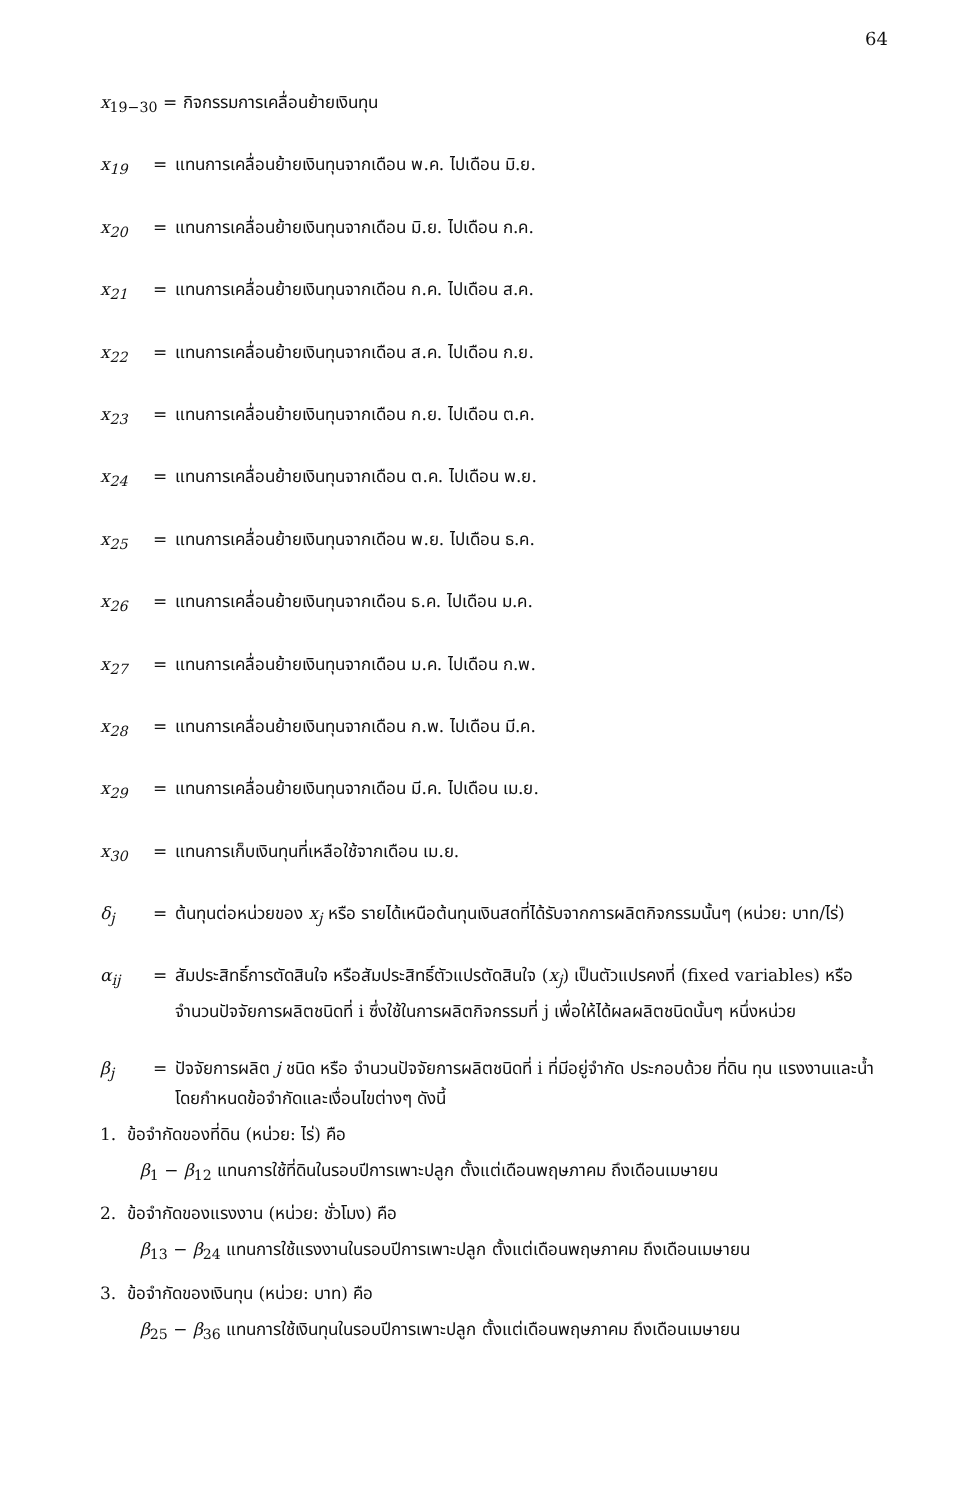64
x<sub>19−30</sub> = กิจกรรมการเคลื่อนย้ายเงินทุน
x<sub>19</sub> = แทนการเคลื่อนย้ายเงินทุนจากเดือน พ.ค. ไปเดือน มิ.ย.
x<sub>20</sub> = แทนการเคลื่อนย้ายเงินทุนจากเดือน มิ.ย. ไปเดือน ก.ค.
x<sub>21</sub> = แทนการเคลื่อนย้ายเงินทุนจากเดือน ก.ค. ไปเดือน ส.ค.
x<sub>22</sub> = แทนการเคลื่อนย้ายเงินทุนจากเดือน ส.ค. ไปเดือน ก.ย.
x<sub>23</sub> = แทนการเคลื่อนย้ายเงินทุนจากเดือน ก.ย. ไปเดือน ต.ค.
x<sub>24</sub> = แทนการเคลื่อนย้ายเงินทุนจากเดือน ต.ค. ไปเดือน พ.ย.
x<sub>25</sub> = แทนการเคลื่อนย้ายเงินทุนจากเดือน พ.ย. ไปเดือน ธ.ค.
x<sub>26</sub> = แทนการเคลื่อนย้ายเงินทุนจากเดือน ธ.ค. ไปเดือน ม.ค.
x<sub>27</sub> = แทนการเคลื่อนย้ายเงินทุนจากเดือน ม.ค. ไปเดือน ก.พ.
x<sub>28</sub> = แทนการเคลื่อนย้ายเงินทุนจากเดือน ก.พ. ไปเดือน มี.ค.
x<sub>29</sub> = แทนการเคลื่อนย้ายเงินทุนจากเดือน มี.ค. ไปเดือน เม.ย.
x<sub>30</sub> = แทนการเก็บเงินทุนที่เหลือใช้จากเดือน เม.ย.
δ<sub>j</sub> = ต้นทุนต่อหน่วยของ x<sub>j</sub> หรือ รายได้เหนือต้นทุนเงินสดที่ได้รับจากการผลิตกิจกรรมนั้นๆ (หน่วย: บาท/ไร่)
α<sub>ij</sub> = สัมประสิทธิ์การตัดสินใจ หรือสัมประสิทธิ์ตัวแปรตัดสินใจ (x<sub>j</sub>) เป็นตัวแปรคงที่ (fixed variables) หรือ จำนวนปัจจัยการผลิตชนิดที่ i ซึ่งใช้ในการผลิตกิจกรรมที่ j เพื่อให้ได้ผลผลิตชนิดนั้นๆ หนึ่งหน่วย
β<sub>j</sub> = ปัจจัยการผลิต j ชนิด หรือ จำนวนปัจจัยการผลิตชนิดที่ i ที่มีอยู่จำกัด ประกอบด้วย ที่ดิน ทุน แรงงานและน้ำ โดยกำหนดข้อจำกัดและเงื่อนไขต่างๆ ดังนี้
1. ข้อจำกัดของที่ดิน (หน่วย: ไร่) คือ
β<sub>1</sub> − β<sub>12</sub> แทนการใช้ที่ดินในรอบปีการเพาะปลูก ตั้งแต่เดือนพฤษภาคม ถึงเดือนเมษายน
2. ข้อจำกัดของแรงงาน (หน่วย: ชั่วโมง) คือ
β<sub>13</sub> − β<sub>24</sub> แทนการใช้แรงงานในรอบปีการเพาะปลูก ตั้งแต่เดือนพฤษภาคม ถึงเดือนเมษายน
3. ข้อจำกัดของเงินทุน (หน่วย: บาท) คือ
β<sub>25</sub> − β<sub>36</sub> แทนการใช้เงินทุนในรอบปีการเพาะปลูก ตั้งแต่เดือนพฤษภาคม ถึงเดือนเมษายน